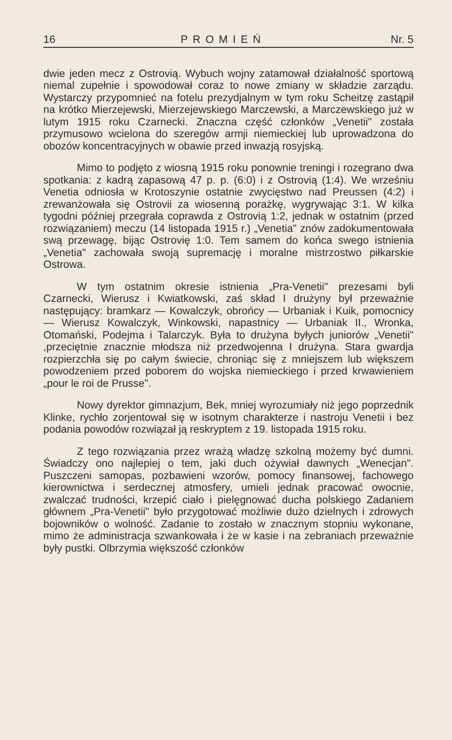16 PROMIEŃ Nr. 5
dwie jeden mecz z Ostrovią. Wybuch wojny zatamował działalność sportową niemal zupełnie i spowodował coraz to nowe zmiany w składzie zarządu. Wystarczy przypomnieć na fotelu prezydjalnym w tym roku Scheitzę zastąpił na krótko Mierzejewski, Mierzejewskiego Marczewski, a Marczewskiego już w lutym 1915 roku Czarnecki. Znaczna część członków „Venetii" została przymusowo wcielona do szeregów armji niemieckiej lub uprowadzona do obozów koncentracyjnych w obawie przed inwazją rosyjską.
Mimo to podjęto z wiosną 1915 roku ponownie treningi i rozegrano dwa spotkania: z kadrą zapasową 47 p. p. (6:0) i z Ostrovią (1:4). We wrześniu Venetia odniosła w Krotoszynie ostatnie zwycięstwo nad Preussen (4:2) i zrewanżowała się Ostrovii za wiosenną porażkę, wygrywając 3:1. W kilka tygodni później przegrała coprawda z Ostrovią 1:2, jednak w ostatnim (przed rozwiązaniem) meczu (14 listopada 1915 r.) „Venetia" znów zadokumentowała swą przewagę, bijąc Ostrovię 1:0. Tem samem do końca swego istnienia „Venetia" zachowała swoją supremację i moralne mistrzostwo piłkarskie Ostrowa.
W tym ostatnim okresie istnienia „Pra-Venetii" prezesami byli Czarnecki, Wierusz i Kwiatkowski, zaś skład I drużyny był przeważnie następujący: bramkarz — Kowalczyk, obrońcy — Urbaniak i Kuik, pomocnicy — Wierusz Kowalczyk, Winkowski, napastnicy — Urbaniak II., Wronka, Otomański, Podejma i Talarczyk. Była to drużyna byłych juniorów „Venetii" ,przeciętnie znacznie młodsza niż przedwojenna I drużyna. Stara gwardja rozpierzchła się po całym świecie, chroniąc się z mniejszem lub większem powodzeniem przed poborem do wojska niemieckiego i przed krwawieniem „pour le roi de Prusse".
Nowy dyrektor gimnazjum, Bek, mniej wyrozumiały niż jego poprzednik Klinke, rychło zorjentował się w isotnym charakterze i nastroju Venetii i bez podania powodów rozwiązał ją reskryptem z 19. listopada 1915 roku.
Z tego rozwiązania przez wrażą władzę szkolną możemy być dumni. Świadczy ono najlepiej o tem, jaki duch ożywiał dawnych „Wenecjan". Puszczeni samopas, pozbawieni wzorów, pomocy finansowej, fachowego kierownictwa i serdecznej atmosfery, umieli jednak pracować owocnie, zwalczać trudności, krzepić ciało i pielęgnować ducha polskiego Zadaniem głównem „Pra-Venetii" było przygotować możliwie dużo dzielnych i zdrowych bojowników o wolność. Zadanie to zostało w znacznym stopniu wykonane, mimo że administracja szwankowała i że w kasie i na zebraniach przeważnie były pustki. Olbrzymia większość członków